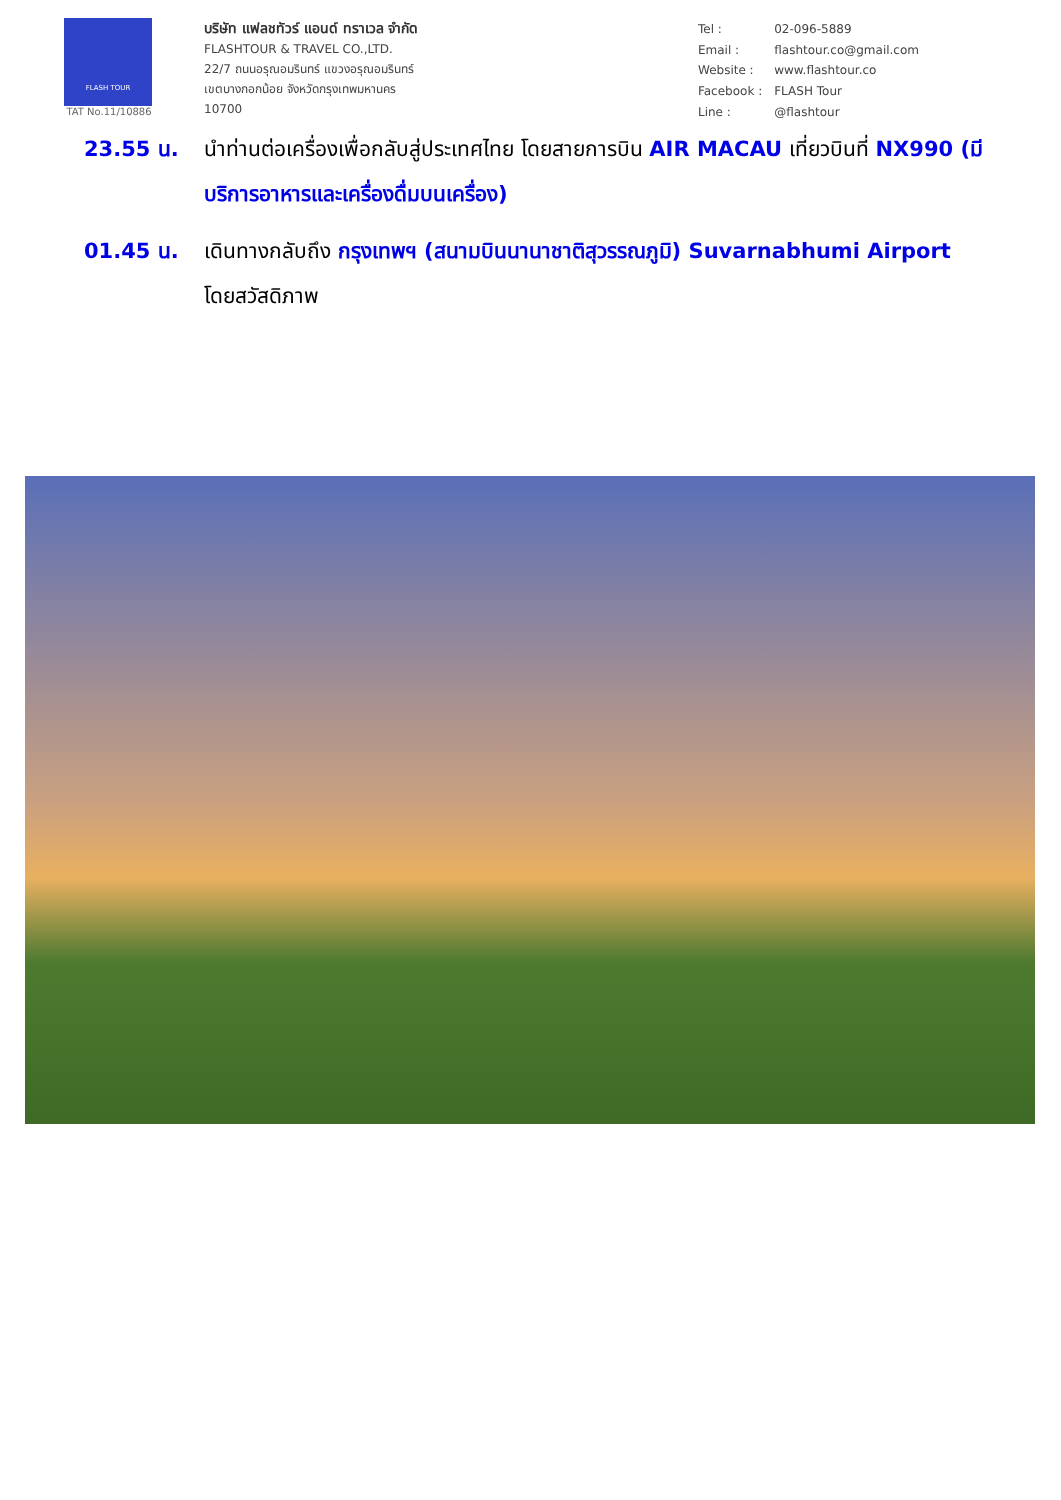FLASH TOUR
TAT No.11/10886
บริษัท แฟลชทัวร์ แอนด์ ทราเวล จำกัด
FLASHTOUR & TRAVEL CO.,LTD.
22/7 ถนนอรุณอมรินทร์ แขวงอรุณอมรินทร์
เขตบางกอกน้อย จังหวัดกรุงเทพมหานคร
10700
| Tel : | 02-096-5889 |
| Email : | flashtour.co@gmail.com |
| Website : | www.flashtour.co |
| Facebook : | FLASH Tour |
| Line : | @flashtour |
23.55 น. นำท่านต่อเครื่องเพื่อกลับสู่ประเทศไทย โดยสายการบิน AIR MACAU เที่ยวบินที่ NX990 (มีบริการอาหารและเครื่องดื่มบนเครื่อง)
01.45 น. เดินทางกลับถึง กรุงเทพฯ (สนามบินนานาชาติสุวรรณภูมิ) Suvarnabhumi Airport โดยสวัสดิภาพ